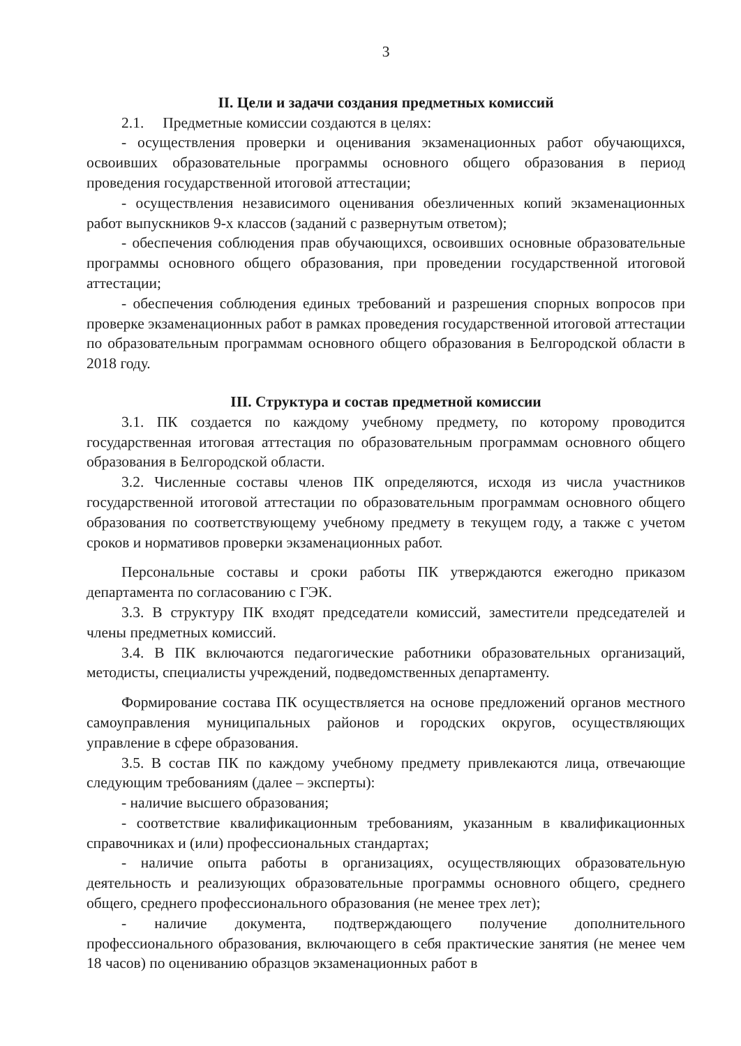3
II. Цели и задачи создания предметных комиссий
2.1. Предметные комиссии создаются в целях:
- осуществления проверки и оценивания экзаменационных работ обучающихся, освоивших образовательные программы основного общего образования в период проведения государственной итоговой аттестации;
- осуществления независимого оценивания обезличенных копий экзаменационных работ выпускников 9-х классов (заданий с развернутым ответом);
- обеспечения соблюдения прав обучающихся, освоивших основные образовательные программы основного общего образования, при проведении государственной итоговой аттестации;
- обеспечения соблюдения единых требований и разрешения спорных вопросов при проверке экзаменационных работ в рамках проведения государственной итоговой аттестации по образовательным программам основного общего образования в Белгородской области в 2018 году.
III. Структура и состав предметной комиссии
3.1. ПК создается по каждому учебному предмету, по которому проводится государственная итоговая аттестация по образовательным программам основного общего образования в Белгородской области.
3.2. Численные составы членов ПК определяются, исходя из числа участников государственной итоговой аттестации по образовательным программам основного общего образования по соответствующему учебному предмету в текущем году, а также с учетом сроков и нормативов проверки экзаменационных работ.
Персональные составы и сроки работы ПК утверждаются ежегодно приказом департамента по согласованию с ГЭК.
3.3. В структуру ПК входят председатели комиссий, заместители председателей и члены предметных комиссий.
3.4. В ПК включаются педагогические работники образовательных организаций, методисты, специалисты учреждений, подведомственных департаменту.
Формирование состава ПК осуществляется на основе предложений органов местного самоуправления муниципальных районов и городских округов, осуществляющих управление в сфере образования.
3.5. В состав ПК по каждому учебному предмету привлекаются лица, отвечающие следующим требованиям (далее – эксперты):
- наличие высшего образования;
- соответствие квалификационным требованиям, указанным в квалификационных справочниках и (или) профессиональных стандартах;
- наличие опыта работы в организациях, осуществляющих образовательную деятельность и реализующих образовательные программы основного общего, среднего общего, среднего профессионального образования (не менее трех лет);
- наличие документа, подтверждающего получение дополнительного профессионального образования, включающего в себя практические занятия (не менее чем 18 часов) по оцениванию образцов экзаменационных работ в